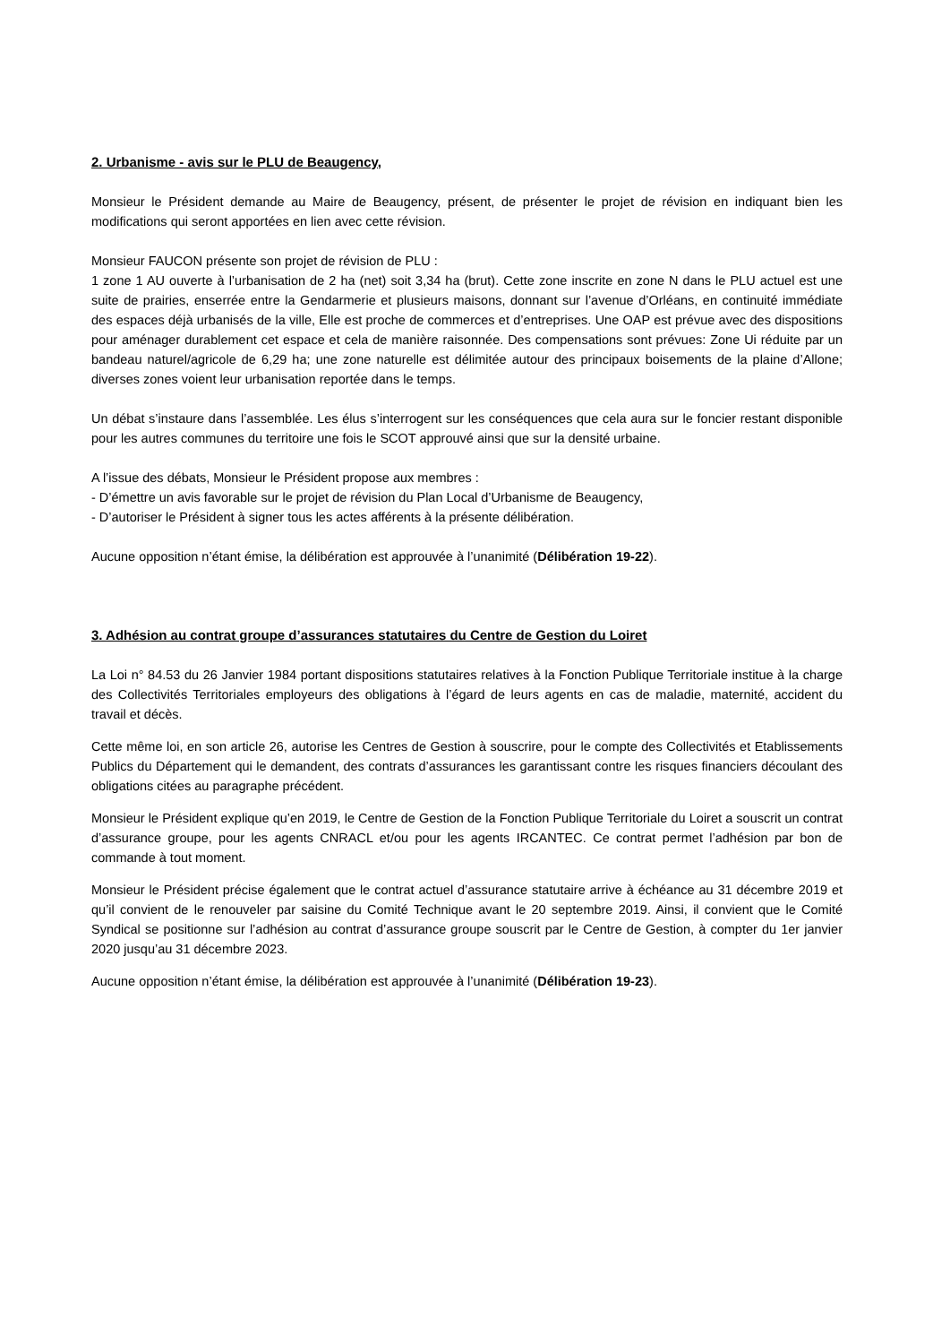2. Urbanisme - avis sur le PLU de Beaugency,
Monsieur le Président demande au Maire de Beaugency, présent, de présenter le projet de révision en indiquant bien les modifications qui seront apportées en lien avec cette révision.
Monsieur FAUCON présente son projet de révision de PLU :
1 zone 1 AU ouverte à l’urbanisation de 2 ha (net) soit 3,34 ha (brut). Cette zone inscrite en zone N dans le PLU actuel est une suite de prairies, enserrée entre la Gendarmerie et plusieurs maisons, donnant sur l’avenue d’Orléans, en continuité immédiate des espaces déjà urbanisés de la ville, Elle est proche de commerces et d’entreprises. Une OAP est prévue avec des dispositions pour aménager durablement cet espace et cela de manière raisonnée. Des compensations sont prévues: Zone Ui réduite par un bandeau naturel/agricole de 6,29 ha; une zone naturelle est délimitée autour des principaux boisements de la plaine d’Allone; diverses zones voient leur urbanisation reportée dans le temps.
Un débat s’instaure dans l’assemblée. Les élus s’interrogent sur les conséquences que cela aura sur le foncier restant disponible pour les autres communes du territoire une fois le SCOT approuvé ainsi que sur la densité urbaine.
A l’issue des débats, Monsieur le Président propose aux membres :
- D’émettre un avis favorable sur le projet de révision du Plan Local d’Urbanisme de Beaugency,
- D’autoriser le Président à signer tous les actes afférents à la présente délibération.
Aucune opposition n’étant émise, la délibération est approuvée à l’unanimité (Délibération 19-22).
3. Adhésion au contrat groupe d’assurances statutaires du Centre de Gestion du Loiret
La Loi n° 84.53 du 26 Janvier 1984 portant dispositions statutaires relatives à la Fonction Publique Territoriale institue à la charge des Collectivités Territoriales employeurs des obligations à l’égard de leurs agents en cas de maladie, maternité, accident du travail et décès.
Cette même loi, en son article 26, autorise les Centres de Gestion à souscrire, pour le compte des Collectivités et Etablissements Publics du Département qui le demandent, des contrats d’assurances les garantissant contre les risques financiers découlant des obligations citées au paragraphe précédent.
Monsieur le Président explique qu’en 2019, le Centre de Gestion de la Fonction Publique Territoriale du Loiret a souscrit un contrat d’assurance groupe, pour les agents CNRACL et/ou pour les agents IRCANTEC. Ce contrat permet l’adhésion par bon de commande à tout moment.
Monsieur le Président précise également que le contrat actuel d’assurance statutaire arrive à échéance au 31 décembre 2019 et qu’il convient de le renouveler par saisine du Comité Technique avant le 20 septembre 2019. Ainsi, il convient que le Comité Syndical se positionne sur l’adhésion au contrat d’assurance groupe souscrit par le Centre de Gestion, à compter du 1er janvier 2020 jusqu’au 31 décembre 2023.
Aucune opposition n’étant émise, la délibération est approuvée à l’unanimité (Délibération 19-23).